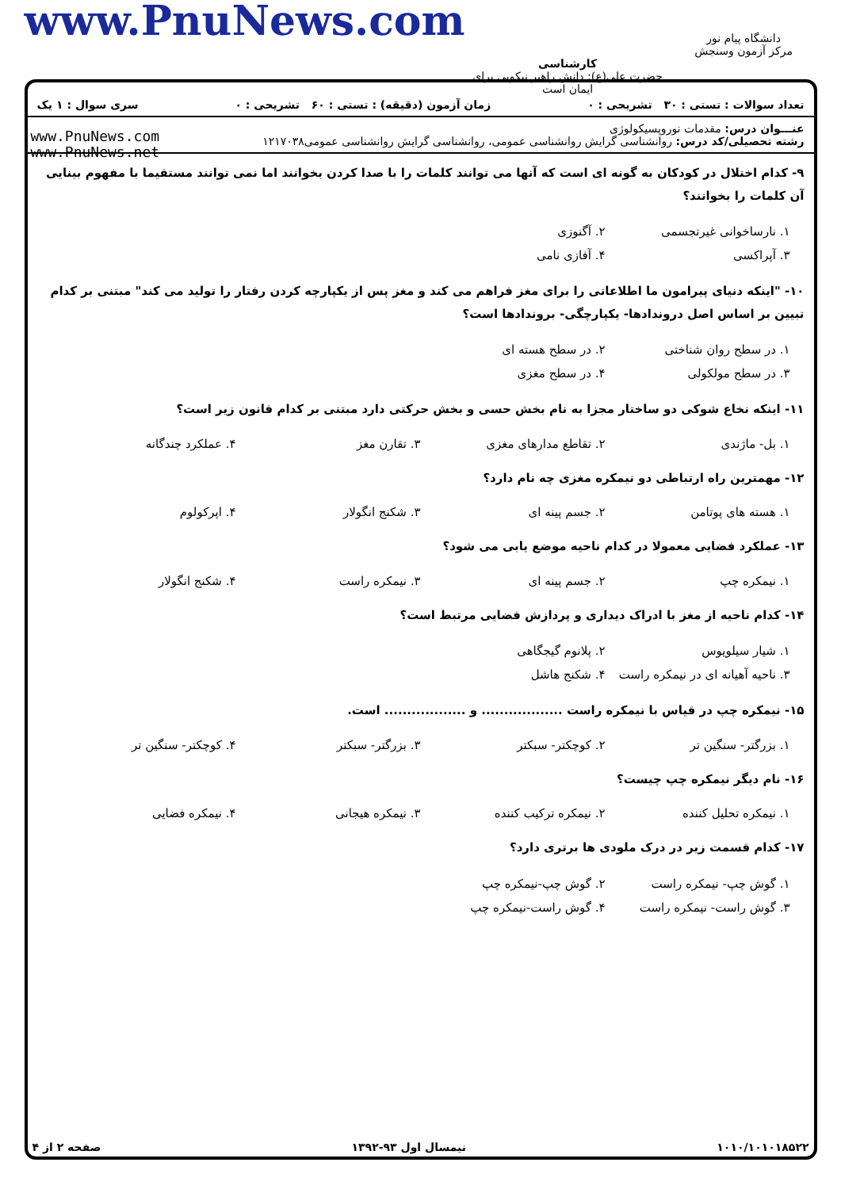دانشگاه پیام نور
مرکز آزمون وسنجش
کارشناسی
حضرت علی(ع): دانش راهبر نیکویی برای ایمان است
www.PnuNews.com
تعداد سوالات : تستی : ۳۰ تشریحی : ۰ زمان آزمون (دقیقه) : تستی : ۶۰ تشریحی : ۰ سری سوال : ۱ یک
عنـــوان درس: مقدمات نوروپسیکولوژی
رشته تحصیلی/کد درس: روانشناسی گرایش روانشناسی عمومی، روانشناسی گرایش روانشناسی عمومی۱۲۱۷۰۳۸
www.PnuNews.com
www.PnuNews.net
۹- کدام اختلال در کودکان به گونه ای است که آنها می توانند کلمات را با صدا کردن بخوانند اما نمی توانند مستقیما با مفهوم بینایی آن کلمات را بخوانند؟
۱. نارساخوانی غیرتجسمی ۲. آگنوزی ۳. آپراکسی ۴. آفازی نامی
۱۰- "اینکه دنیای پیرامون ما اطلاعاتی را برای مغز فراهم می کند و مغز پس از یکپارچه کردن رفتار را تولید می کند" مبتنی بر کدام تبیین بر اساس اصل دروندادها- یکپارچگی- بروندادها است؟
۱. در سطح روان شناختی ۲. در سطح هسته ای ۳. در سطح مولکولی ۴. در سطح مغزی
۱۱- اینکه نخاع شوکی دو ساختار مجزا به نام بخش حسی و بخش حرکتی دارد مبتنی بر کدام قانون زیر است؟
۱. بل- ماژندی ۲. تقاطع مدارهای مغزی ۳. تقارن مغز ۴. عملکرد چندگانه
۱۲- مهمترین راه ارتباطی دو نیمکره مغزی چه نام دارد؟
۱. هسته های پوتامن ۲. جسم پینه ای ۳. شکنج انگولار ۴. اپرکولوم
۱۳- عملکرد فضایی معمولا در کدام ناحیه موضع یابی می شود؟
۱. نیمکره چپ ۲. جسم پینه ای ۳. نیمکره راست ۴. شکنج انگولار
۱۴- کدام ناحیه از مغز با ادراک دیداری و پردازش فضایی مرتبط است؟
۱. شیار سیلویوس ۲. پلانوم گیجگاهی ۳. ناحیه آهیانه ای در نیمکره راست ۴. شکنج هاشل
۱۵- نیمکره چپ در قیاس با نیمکره راست .................. و .................. است.
۱. بزرگتر- سنگین تر ۲. کوچکتر- سبکتر ۳. بزرگتر- سبکتر ۴. کوچکتر- سنگین تر
۱۶- نام دیگر نیمکره چپ چیست؟
۱. نیمکره تحلیل کننده ۲. نیمکره ترکیب کننده ۳. نیمکره هیجانی ۴. نیمکره فضایی
۱۷- کدام قسمت زیر در درک ملودی ها برتری دارد؟
۱. گوش چپ- نیمکره راست ۲. گوش چپ-نیمکره چپ ۳. گوش راست- نیمکره راست ۴. گوش راست-نیمکره چپ
۱۰۱۰/۱۰۱۰۱۸۵۲۲ نیمسال اول ۹۳-۱۳۹۲ صفحه ۲ از ۴